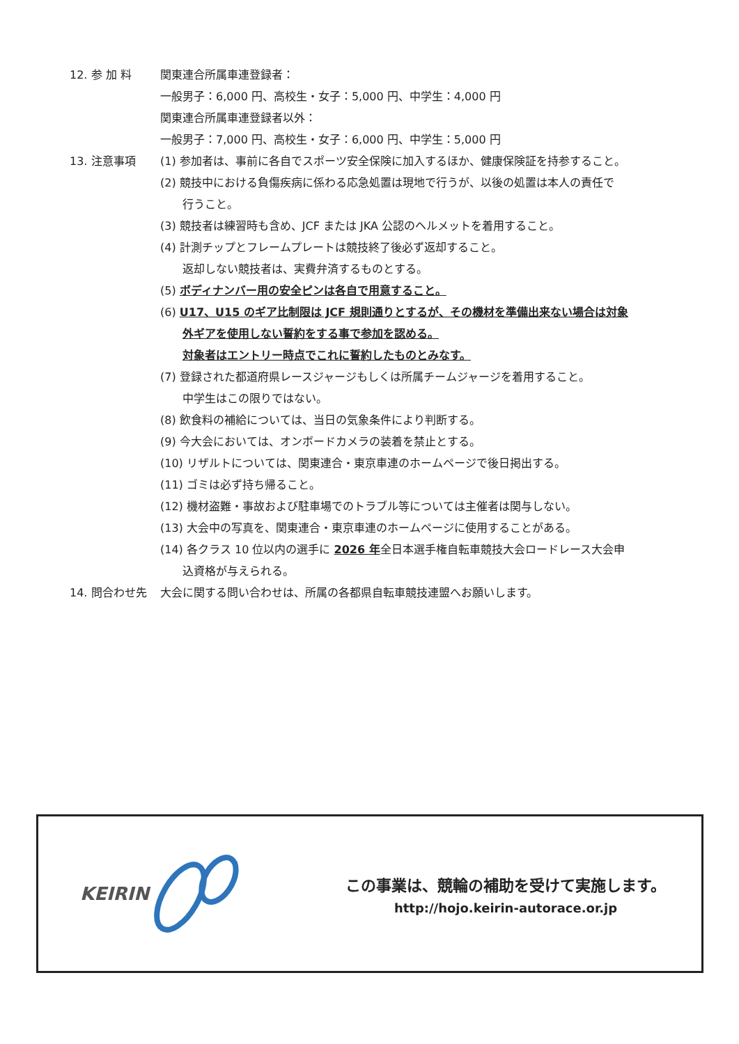12. 参 加 料 関東連合所属車連登録者：
一般男子：6,000 円、高校生・女子：5,000 円、中学生：4,000 円
関東連合所属車連登録者以外：
一般男子：7,000 円、高校生・女子：6,000 円、中学生：5,000 円
13. 注意事項 (1) 参加者は、事前に各自でスポーツ安全保険に加入するほか、健康保険証を持参すること。
(2) 競技中における負傷疾病に係わる応急処置は現地で行うが、以後の処置は本人の責任で
行うこと。
(3) 競技者は練習時も含め、JCF または JKA 公認のヘルメットを着用すること。
(4) 計測チップとフレームプレートは競技終了後必ず返却すること。
返却しない競技者は、実費弁済するものとする。
(5) ボディナンバー用の安全ピンは各自で用意すること。
(6) U17、U15 のギア比制限は JCF 規則通りとするが、その機材を準備出来ない場合は対象
外ギアを使用しない誓約をする事で参加を認める。
対象者はエントリー時点でこれに誓約したものとみなす。
(7) 登録された都道府県レースジャージもしくは所属チームジャージを着用すること。
中学生はこの限りではない。
(8) 飲食料の補給については、当日の気象条件により判断する。
(9) 今大会においては、オンボードカメラの装着を禁止とする。
(10) リザルトについては、関東連合・東京車連のホームページで後日掲出する。
(11) ゴミは必ず持ち帰ること。
(12) 機材盗難・事故および駐車場でのトラブル等については主催者は関与しない。
(13) 大会中の写真を、関東連合・東京車連のホームページに使用することがある。
(14) 各クラス 10 位以内の選手に 2026 年全日本選手権自転車競技大会ロードレース大会申
込資格が与えられる。
14. 問合わせ先 大会に関する問い合わせは、所属の各都県自転車競技連盟へお願いします。
KEIRIN
この事業は、競輪の補助を受けて実施します。
http://hojo.keirin-autorace.or.jp